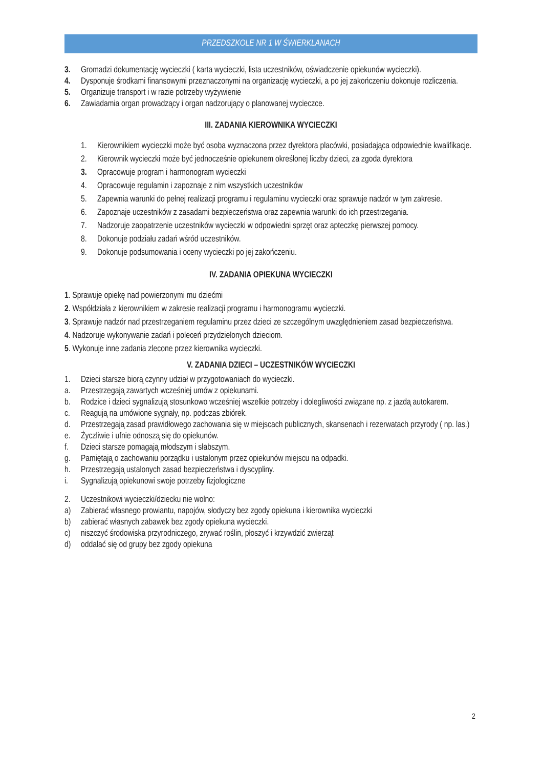PRZEDSZKOLE NR 1 W ŚWIERKLANACH
3. Gromadzi dokumentację wycieczki ( karta wycieczki, lista uczestników, oświadczenie opiekunów wycieczki).
4. Dysponuje środkami finansowymi przeznaczonymi na organizację wycieczki, a po jej zakończeniu dokonuje rozliczenia.
5. Organizuje transport i w razie potrzeby wyżywienie
6. Zawiadamia organ prowadzący i organ nadzorujący o planowanej wycieczce.
III. ZADANIA KIEROWNIKA WYCIECZKI
1. Kierownikiem wycieczki może być osoba wyznaczona przez dyrektora placówki, posiadająca odpowiednie kwalifikacje.
2. Kierownik wycieczki może być jednocześnie opiekunem określonej liczby dzieci, za zgoda dyrektora
3. Opracowuje program i harmonogram wycieczki
4. Opracowuje regulamin i zapoznaje z nim wszystkich uczestników
5. Zapewnia warunki do pełnej realizacji programu i regulaminu wycieczki oraz sprawuje nadzór w tym zakresie.
6. Zapoznaje uczestników z zasadami bezpieczeństwa oraz zapewnia warunki do ich przestrzegania.
7. Nadzoruje zaopatrzenie uczestników wycieczki w odpowiedni sprzęt oraz apteczkę pierwszej pomocy.
8. Dokonuje podziału zadań wśród uczestników.
9. Dokonuje podsumowania i oceny wycieczki po jej zakończeniu.
IV. ZADANIA OPIEKUNA WYCIECZKI
1. Sprawuje opiekę nad powierzonymi mu dziećmi
2. Współdziała z kierownikiem w zakresie realizacji programu i harmonogramu wycieczki.
3. Sprawuje nadzór nad przestrzeganiem regulaminu przez dzieci ze szczególnym uwzględnieniem zasad bezpieczeństwa.
4. Nadzoruje wykonywanie zadań i poleceń przydzielonych dzieciom.
5. Wykonuje inne zadania zlecone przez kierownika wycieczki.
V. ZADANIA DZIECI – UCZESTNIKÓW WYCIECZKI
1. Dzieci starsze biorą czynny udział w przygotowaniach do wycieczki.
a. Przestrzegają zawartych wcześniej umów z opiekunami.
b. Rodzice i dzieci sygnalizują stosunkowo wcześniej wszelkie potrzeby i dolegliwości związane np. z jazdą autokarem.
c. Reagują na umówione sygnały, np. podczas zbiórek.
d. Przestrzegają zasad prawidłowego zachowania się w miejscach publicznych, skansenach i rezerwatach przyrody ( np. las.)
e. Życzliwie i ufnie odnoszą się do opiekunów.
f. Dzieci starsze pomagają młodszym i słabszym.
g. Pamiętają o zachowaniu porządku i ustalonym przez opiekunów miejscu na odpadki.
h. Przestrzegają ustalonych zasad bezpieczeństwa i dyscypliny.
i. Sygnalizują opiekunowi swoje potrzeby fizjologiczne
2. Uczestnikowi wycieczki/dziecku nie wolno:
a) Zabierać własnego prowiantu, napojów, słodyczy bez zgody opiekuna i kierownika wycieczki
b) zabierać własnych zabawek bez zgody opiekuna wycieczki.
c) niszczyć środowiska przyrodniczego, zrywać roślin, płoszyć i krzywdzić zwierząt
d) oddalać się od grupy bez zgody opiekuna
2